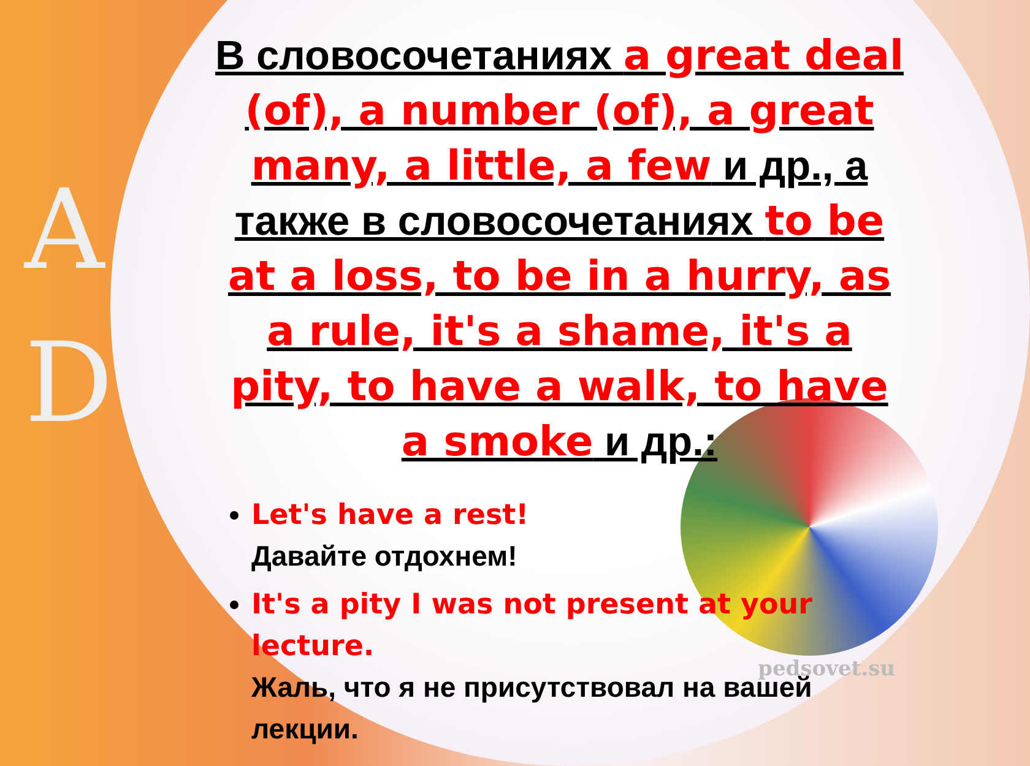A
D
В словосочетаниях a great deal (of), a number (of), a great many, a little, a few и др., а также в словосочетаниях to be at a loss, to be in a hurry, as a rule, it's a shame, it's a pity, to have a walk, to have a smoke и др.:
Let's have a rest!
Давайте отдохнем!
It's a pity I was not present at your lecture.
Жаль, что я не присутствовал на вашей лекции.
pedsovet.su